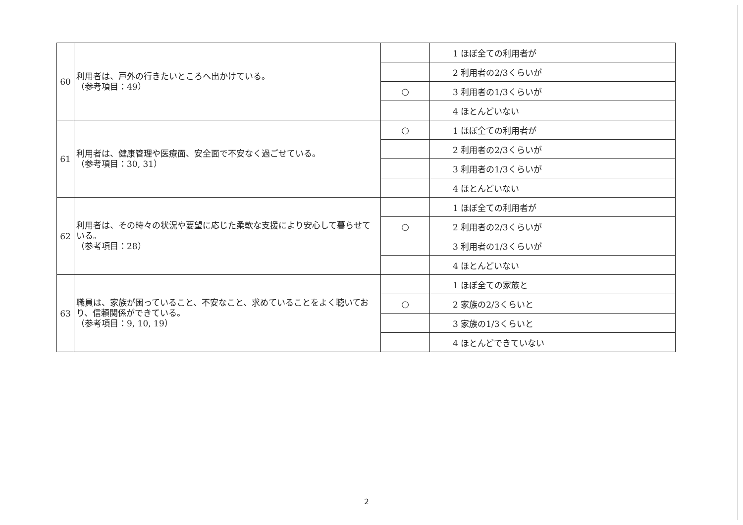| 60 | 利用者は、戸外の行きたいところへ出かけている。 （参考項目：49） | | 1 ほぼ全ての利用者が |
| | | | 2 利用者の2/3くらいが |
| | | ○ | 3 利用者の1/3くらいが |
| | | | 4 ほとんどいない |
| 61 | 利用者は、健康管理や医療面、安全面で不安なく過ごせている。 （参考項目：30, 31） | ○ | 1 ほぼ全ての利用者が |
| | | | 2 利用者の2/3くらいが |
| | | | 3 利用者の1/3くらいが |
| | | | 4 ほとんどいない |
| 62 | 利用者は、その時々の状況や要望に応じた柔軟な支援により安心して暮らせている。 （参考項目：28） | | 1 ほぼ全ての利用者が |
| | | ○ | 2 利用者の2/3くらいが |
| | | | 3 利用者の1/3くらいが |
| | | | 4 ほとんどいない |
| 63 | 職員は、家族が困っていること、不安なこと、求めていることをよく聴いており、信頼関係ができている。 （参考項目：9, 10, 19） | | 1 ほぼ全ての家族と |
| | | ○ | 2 家族の2/3くらいと |
| | | | 3 家族の1/3くらいと |
| | | | 4 ほとんどできていない |
2